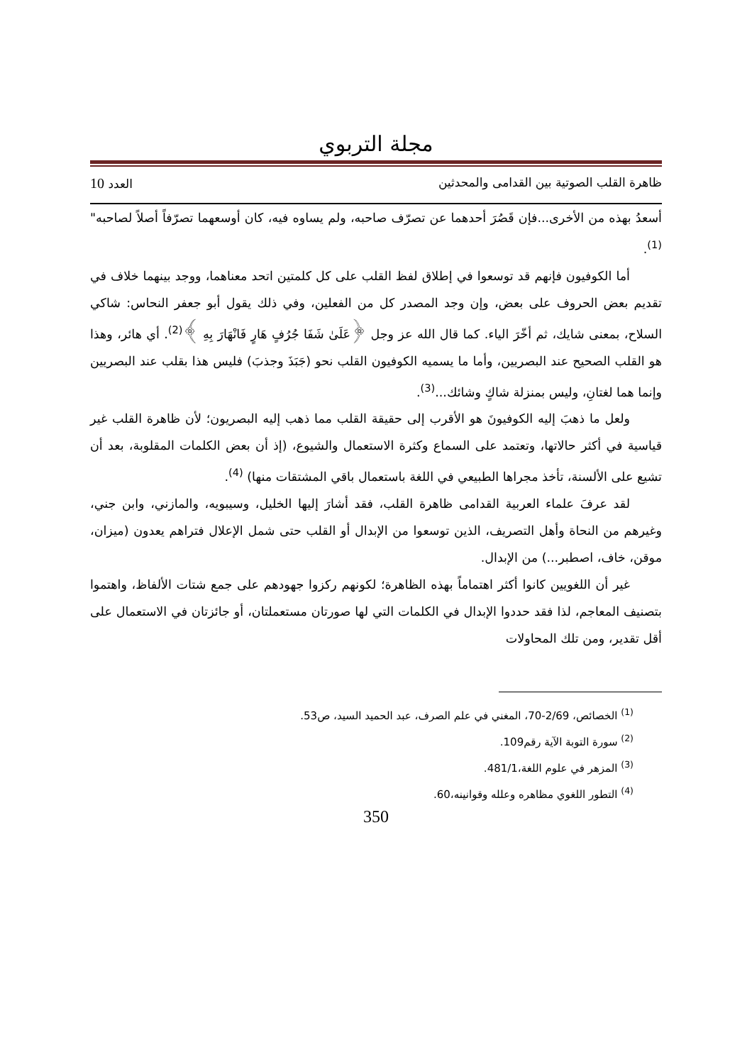مجلة التربوي
ظاهرة القلب الصوتية بين القدامى والمحدثين العدد 10
أسعدُ بهذه من الأخرى...فإن قَصُرَ أحدهما عن تصرّف صاحبه، ولم يساوه فيه، كان أوسعهما تصرّفاً أصلاً لصاحبه"<sup>(1)</sup>.
أما الكوفيون فإنهم قد توسعوا في إطلاق لفظ القلب على كل كلمتين اتحد معناهما، ووجد بينهما خلاف في تقديم بعض الحروف على بعض، وإن وجد المصدر كل من الفعلين، وفي ذلك يقول أبو جعفر النحاس: شاكي السلاح، بمعنى شايك، ثم أخّرَ الياء. كما قال الله عز وجل ﴿عَلَىٰ شَفَا جُرُفٍ هَارٍ فَانْهَارَ بِهِ ﴾<sup>(2)</sup>. أي هائر، وهذا هو القلب الصحيح عند البصريين، وأما ما يسميه الكوفيون القلب نحو (جَبَذَ وجذبَ) فليس هذا بقلب عند البصريين وإنما هما لغتانِ، وليس بمنزلة شاكٍ وشائك...<sup>(3)</sup>.
ولعل ما ذهبَ إليه الكوفيونَ هو الأقرب إلى حقيقة القلب مما ذهب إليه البصريون؛ لأن ظاهرة القلب غير قياسية في أكثر حالاتها، وتعتمد على السماع وكثرة الاستعمال والشيوع، (إذ أن بعض الكلمات المقلوبة، بعد أن تشيع على الألسنة، تأخذ مجراها الطبيعي في اللغة باستعمال باقي المشتقات منها) <sup>(4)</sup>.
لقد عرفَ علماء العربية القدامى ظاهرة القلب، فقد أشارَ إليها الخليل، وسيبويه، والمازني، وابن جني، وغيرهم من النحاة وأهل التصريف، الذين توسعوا من الإبدال أو القلب حتى شمل الإعلال فتراهم يعدون (ميزان، موقن، خاف، اصطبر...) من الإبدال.
غير أن اللغويين كانوا أكثر اهتماماً بهذه الظاهرة؛ لكونهم ركزوا جهودهم على جمع شتات الألفاظ، واهتموا بتصنيف المعاجم، لذا فقد حددوا الإبدال في الكلمات التي لها صورتان مستعملتان، أو جائزتان في الاستعمال على أقل تقدير، ومن تلك المحاولات
<sup>(1)</sup> الخصائص، 2/69-70، المغني في علم الصرف، عبد الحميد السيد، ص53.
<sup>(2)</sup> سورة التوبة الآية رقم109.
<sup>(3)</sup> المزهر في علوم اللغة،481/1.
<sup>(4)</sup> التطور اللغوي مظاهره وعلله وقوانينه،60.
350